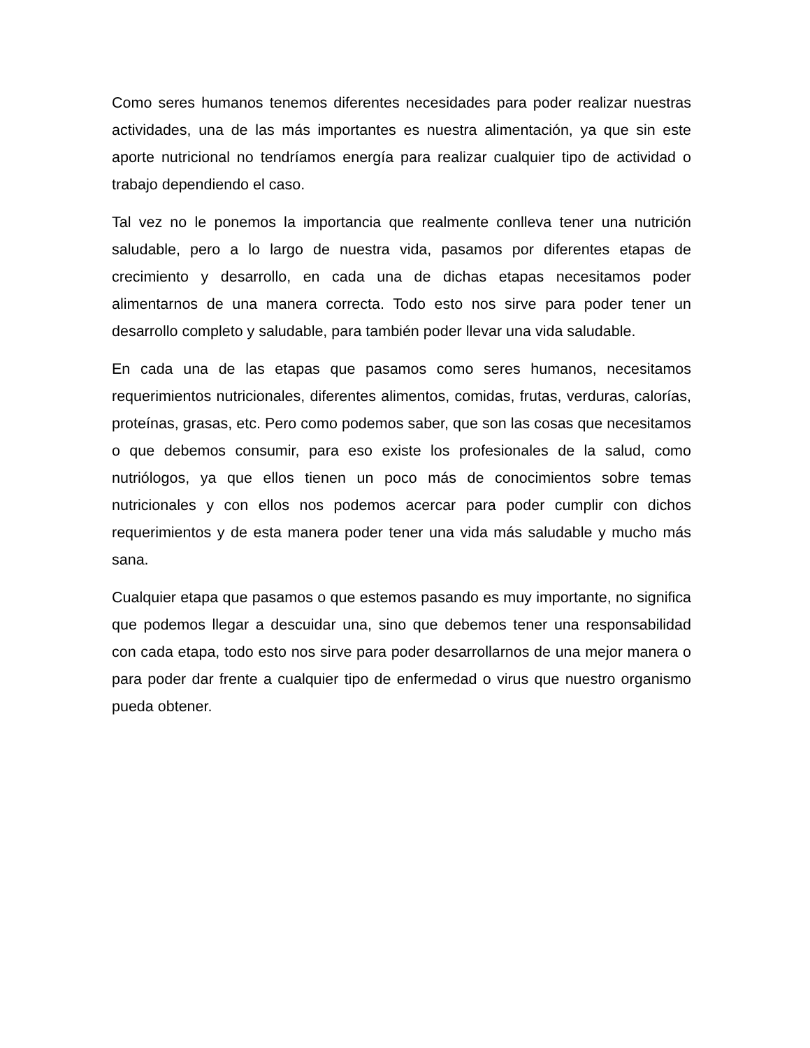Como seres humanos tenemos diferentes necesidades para poder realizar nuestras actividades, una de las más importantes es nuestra alimentación, ya que sin este aporte nutricional no tendríamos energía para realizar cualquier tipo de actividad o trabajo dependiendo el caso.
Tal vez no le ponemos la importancia que realmente conlleva tener una nutrición saludable, pero a lo largo de nuestra vida, pasamos por diferentes etapas de crecimiento y desarrollo, en cada una de dichas etapas necesitamos poder alimentarnos de una manera correcta. Todo esto nos sirve para poder tener un desarrollo completo y saludable, para también poder llevar una vida saludable.
En cada una de las etapas que pasamos como seres humanos, necesitamos requerimientos nutricionales, diferentes alimentos, comidas, frutas, verduras, calorías, proteínas, grasas, etc. Pero como podemos saber, que son las cosas que necesitamos o que debemos consumir, para eso existe los profesionales de la salud, como nutriólogos, ya que ellos tienen un poco más de conocimientos sobre temas nutricionales y con ellos nos podemos acercar para poder cumplir con dichos requerimientos y de esta manera poder tener una vida más saludable y mucho más sana.
Cualquier etapa que pasamos o que estemos pasando es muy importante, no significa que podemos llegar a descuidar una, sino que debemos tener una responsabilidad con cada etapa, todo esto nos sirve para poder desarrollarnos de una mejor manera o para poder dar frente a cualquier tipo de enfermedad o virus que nuestro organismo pueda obtener.